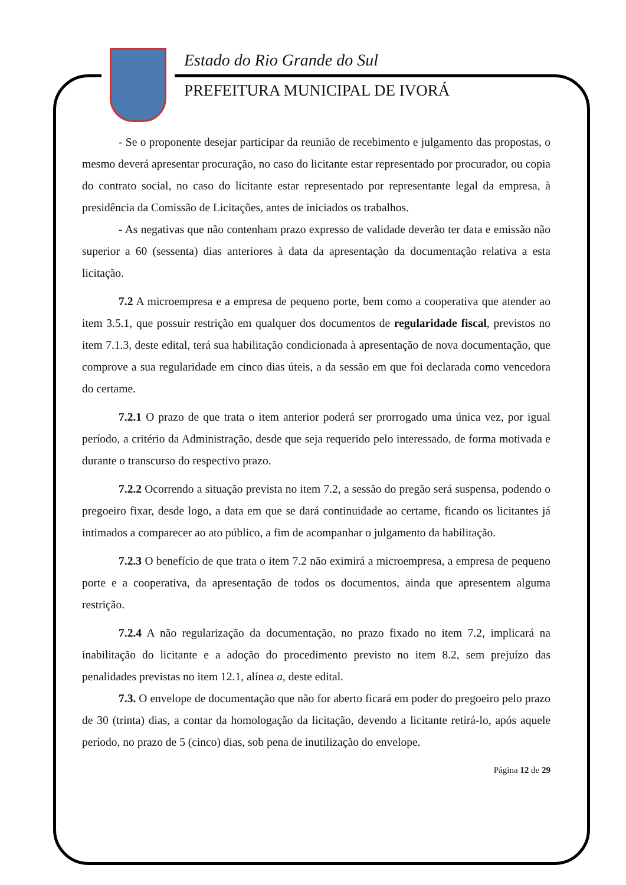Estado do Rio Grande do Sul
PREFEITURA MUNICIPAL DE IVORÁ
- Se o proponente desejar participar da reunião de recebimento e julgamento das propostas, o mesmo deverá apresentar procuração, no caso do licitante estar representado por procurador, ou copia do contrato social, no caso do licitante estar representado por representante legal da empresa, à presidência da Comissão de Licitações, antes de iniciados os trabalhos.
- As negativas que não contenham prazo expresso de validade deverão ter data e emissão não superior a 60 (sessenta) dias anteriores à data da apresentação da documentação relativa a esta licitação.
7.2 A microempresa e a empresa de pequeno porte, bem como a cooperativa que atender ao item 3.5.1, que possuir restrição em qualquer dos documentos de regularidade fiscal, previstos no item 7.1.3, deste edital, terá sua habilitação condicionada à apresentação de nova documentação, que comprove a sua regularidade em cinco dias úteis, a da sessão em que foi declarada como vencedora do certame.
7.2.1 O prazo de que trata o item anterior poderá ser prorrogado uma única vez, por igual período, a critério da Administração, desde que seja requerido pelo interessado, de forma motivada e durante o transcurso do respectivo prazo.
7.2.2 Ocorrendo a situação prevista no item 7.2, a sessão do pregão será suspensa, podendo o pregoeiro fixar, desde logo, a data em que se dará continuidade ao certame, ficando os licitantes já intimados a comparecer ao ato público, a fim de acompanhar o julgamento da habilitação.
7.2.3 O benefício de que trata o item 7.2 não eximirá a microempresa, a empresa de pequeno porte e a cooperativa, da apresentação de todos os documentos, ainda que apresentem alguma restrição.
7.2.4 A não regularização da documentação, no prazo fixado no item 7.2, implicará na inabilitação do licitante e a adoção do procedimento previsto no item 8.2, sem prejuízo das penalidades previstas no item 12.1, alínea a, deste edital.
7.3. O envelope de documentação que não for aberto ficará em poder do pregoeiro pelo prazo de 30 (trinta) dias, a contar da homologação da licitação, devendo a licitante retirá-lo, após aquele período, no prazo de 5 (cinco) dias, sob pena de inutilização do envelope.
Página 12 de 29